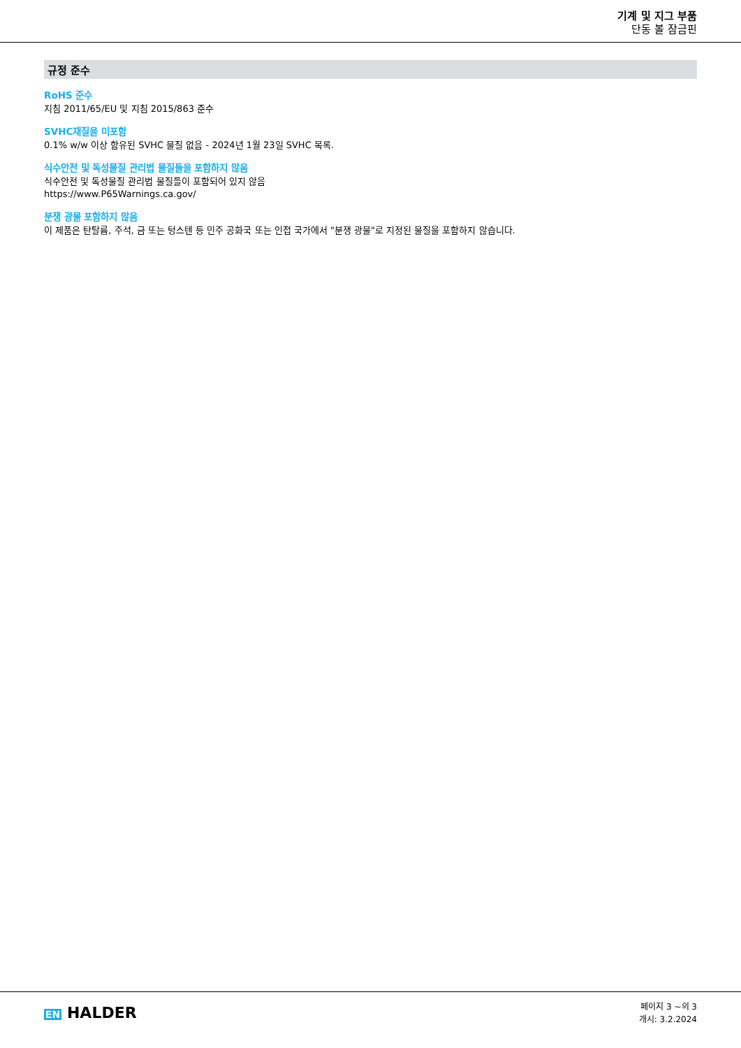기계 및 지그 부품
단동 볼 잠금핀
규정 준수
RoHS 준수
지침 2011/65/EU 및 지침 2015/863 준수
SVHC재질을 미포함
0.1% w/w 이상 함유된 SVHC 물질 없음 - 2024년 1월 23일 SVHC 목록.
식수안전 및 독성물질 관리법 물질들을 포함하지 않음
식수안전 및 독성물질 관리법 물질들이 포함되어 있지 않음
https://www.P65Warnings.ca.gov/
분쟁 광물 포함하지 않음
이 제품은 탄탈륨, 주석, 금 또는 텅스텐 등 민주 공화국 또는 인접 국가에서 "분쟁 광물"로 지정된 물질을 포함하지 않습니다.
EN HALDER
페이지 3 ~의 3
개시: 3.2.2024